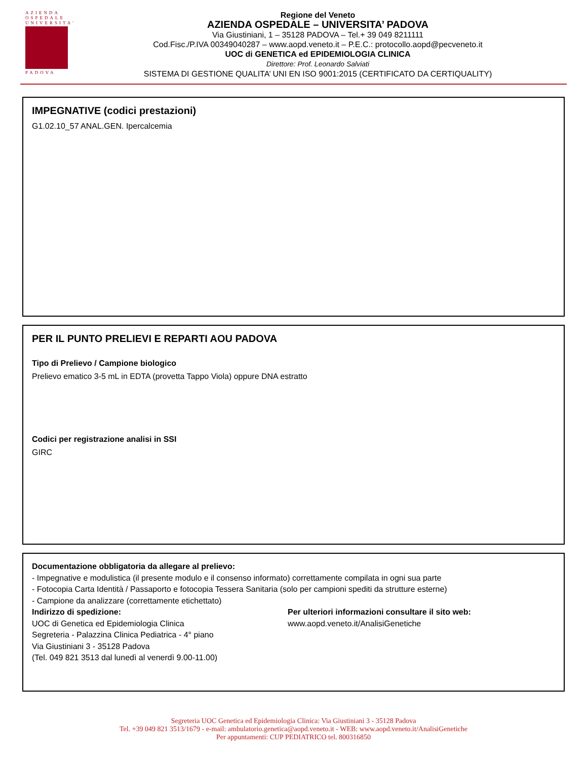AZIENDA
OSPEDALE
UNIVERSITA'
PADOVA
Regione del Veneto
AZIENDA OSPEDALE – UNIVERSITA’ PADOVA
Via Giustiniani, 1 – 35128 PADOVA – Tel.+ 39 049 8211111
Cod.Fisc./P.IVA 00349040287 – www.aopd.veneto.it – P.E.C.: protocollo.aopd@pecveneto.it
UOC di GENETICA ed EPIDEMIOLOGIA CLINICA
Direttore: Prof. Leonardo Salviati
SISTEMA DI GESTIONE QUALITA’ UNI EN ISO 9001:2015 (CERTIFICATO DA CERTIQUALITY)
IMPEGNATIVE (codici prestazioni)
G1.02.10_57 ANAL.GEN. Ipercalcemia
PER IL PUNTO PRELIEVI E REPARTI AOU PADOVA
Tipo di Prelievo / Campione biologico
Prelievo ematico 3-5 mL in EDTA (provetta Tappo Viola) oppure DNA estratto
Codici per registrazione analisi in SSI
GIRC
Documentazione obbligatoria da allegare al prelievo:
- Impegnative e modulistica (il presente modulo e il consenso informato) correttamente compilata in ogni sua parte
- Fotocopia Carta Identità / Passaporto e fotocopia Tessera Sanitaria (solo per campioni spediti da strutture esterne)
- Campione da analizzare (correttamente etichettato)
Indirizzo di spedizione:
UOC di Genetica ed Epidemiologia Clinica
Segreteria - Palazzina Clinica Pediatrica - 4° piano
Via Giustiniani 3 - 35128 Padova
(Tel. 049 821 3513 dal lunedì al venerdì 9.00-11.00)
Per ulteriori informazioni consultare il sito web:
www.aopd.veneto.it/AnalisiGenetiche
Segreteria UOC Genetica ed Epidemiologia Clinica: Via Giustiniani 3 - 35128 Padova
Tel. +39 049 821 3513/1679 - e-mail: ambulatorio.genetica@aopd.veneto.it - WEB: www.aopd.veneto.it/AnalisiGenetiche
Per appuntamenti: CUP PEDIATRICO tel. 800316850